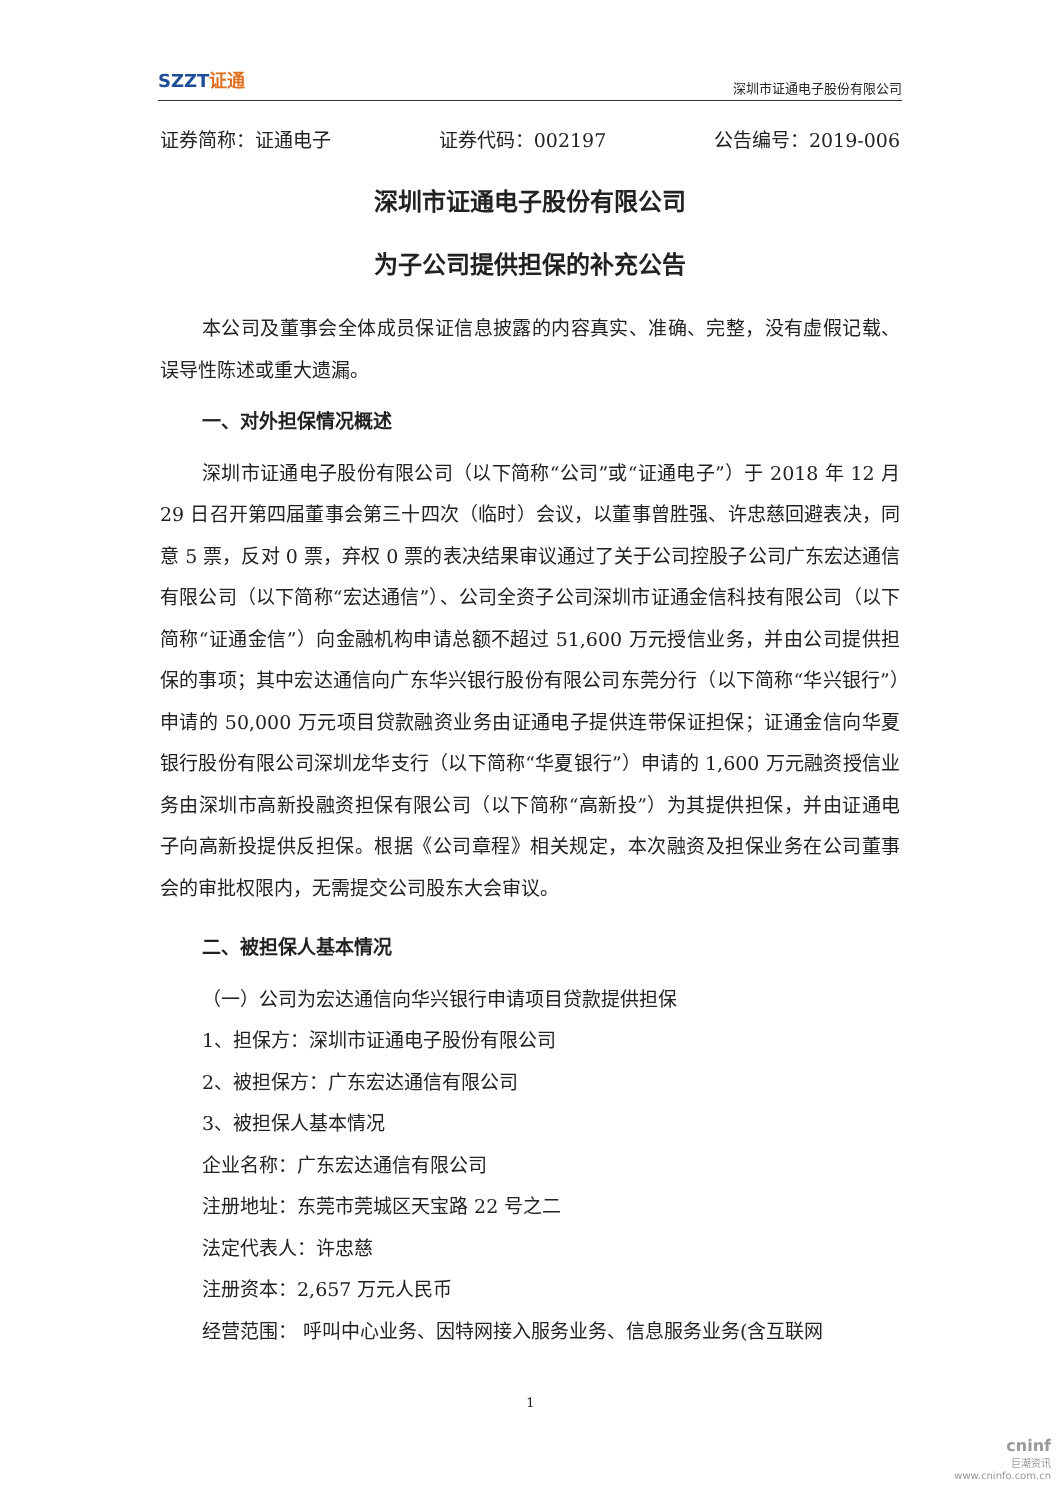SZZT证通
深圳市证通电子股份有限公司
证券简称：证通电子 证券代码：002197 公告编号：2019-006
深圳市证通电子股份有限公司
为子公司提供担保的补充公告
本公司及董事会全体成员保证信息披露的内容真实、准确、完整，没有虚假记载、误导性陈述或重大遗漏。
一、对外担保情况概述
深圳市证通电子股份有限公司（以下简称“公司”或“证通电子”）于 2018 年 12 月 29 日召开第四届董事会第三十四次（临时）会议，以董事曾胜强、许忠慈回避表决，同意 5 票，反对 0 票，弃权 0 票的表决结果审议通过了关于公司控股子公司广东宏达通信有限公司（以下简称“宏达通信”）、公司全资子公司深圳市证通金信科技有限公司（以下简称“证通金信”）向金融机构申请总额不超过 51,600 万元授信业务，并由公司提供担保的事项；其中宏达通信向广东华兴银行股份有限公司东莞分行（以下简称“华兴银行”）申请的 50,000 万元项目贷款融资业务由证通电子提供连带保证担保；证通金信向华夏银行股份有限公司深圳龙华支行（以下简称“华夏银行”）申请的 1,600 万元融资授信业务由深圳市高新投融资担保有限公司（以下简称“高新投”）为其提供担保，并由证通电子向高新投提供反担保。根据《公司章程》相关规定，本次融资及担保业务在公司董事会的审批权限内，无需提交公司股东大会审议。
二、被担保人基本情况
（一）公司为宏达通信向华兴银行申请项目贷款提供担保
1、担保方：深圳市证通电子股份有限公司
2、被担保方：广东宏达通信有限公司
3、被担保人基本情况
企业名称：广东宏达通信有限公司
注册地址：东莞市莞城区天宝路 22 号之二
法定代表人：许忠慈
注册资本：2,657 万元人民币
经营范围： 呼叫中心业务、因特网接入服务业务、信息服务业务(含互联网
1
cninf
巨潮资讯
www.cninfo.com.cn